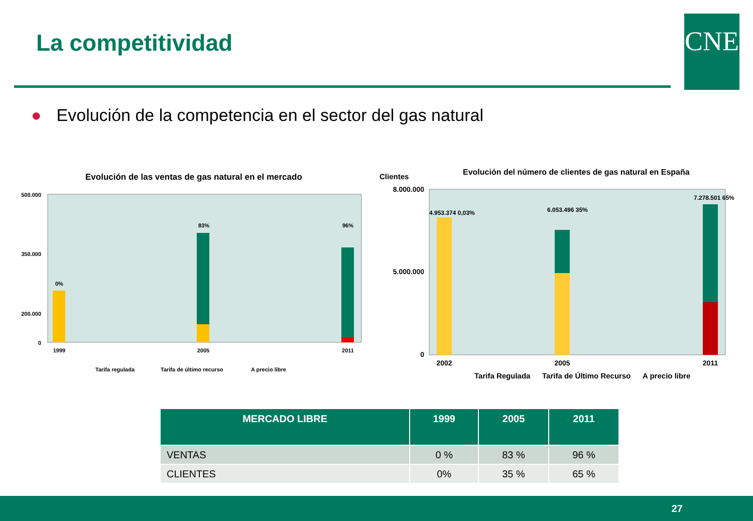La competitividad CNE
● Evolución de la competencia en el sector del gas natural
Evolución de las ventas de gas natural en el mercado
500.000
350.000
200.000
0
1999
2005
2011
0%
83%
96%
Tarifa regulada
Tarifa de último recurso
A precio libre
Clientes
Evolución del número de clientes de gas natural en España
8.000.000
5.000.000
0
2002
2005
2011
4.953.374 0,03%
6.053.496 35%
7.278.501 65%
Tarifa Regulada
Tarifa de Último Recurso
A precio libre
| MERCADO LIBRE | 1999 | 2005 | 2011 |
| --- | --- | --- | --- |
| VENTAS | 0 % | 83 % | 96 % |
| CLIENTES | 0% | 35 % | 65 % |
27